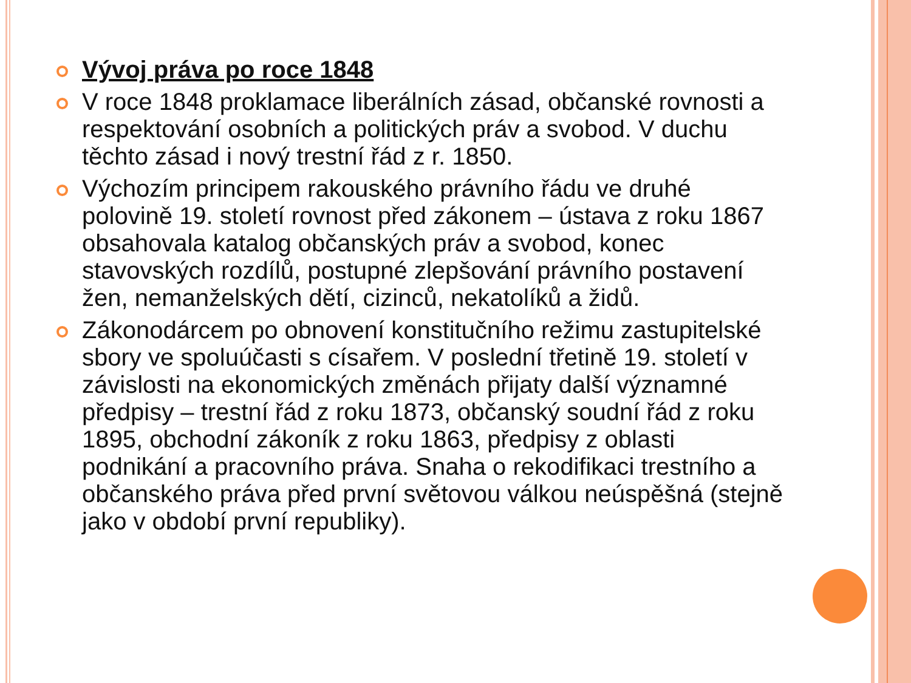Vývoj práva po roce 1848
V roce 1848 proklamace liberálních zásad, občanské rovnosti a respektování osobních a politických práv a svobod. V duchu těchto zásad i nový trestní řád z r. 1850.
Výchozím principem rakouského právního řádu ve druhé polovině 19. století rovnost před zákonem – ústava z roku 1867 obsahovala katalog občanských práv a svobod, konec stavovských rozdílů, postupné zlepšování právního postavení žen, nemanželských dětí, cizinců, nekatolíků a židů.
Zákonodárcem po obnovení konstitučního režimu zastupitelské sbory ve spoluúčasti s císařem. V poslední třetině 19. století v závislosti na ekonomických změnách přijaty další významné předpisy – trestní řád z roku 1873, občanský soudní řád z roku 1895, obchodní zákoník z roku 1863, předpisy z oblasti podnikání a pracovního práva. Snaha o rekodifikaci trestního a občanského práva před první světovou válkou neúspěšná (stejně jako v období první republiky).